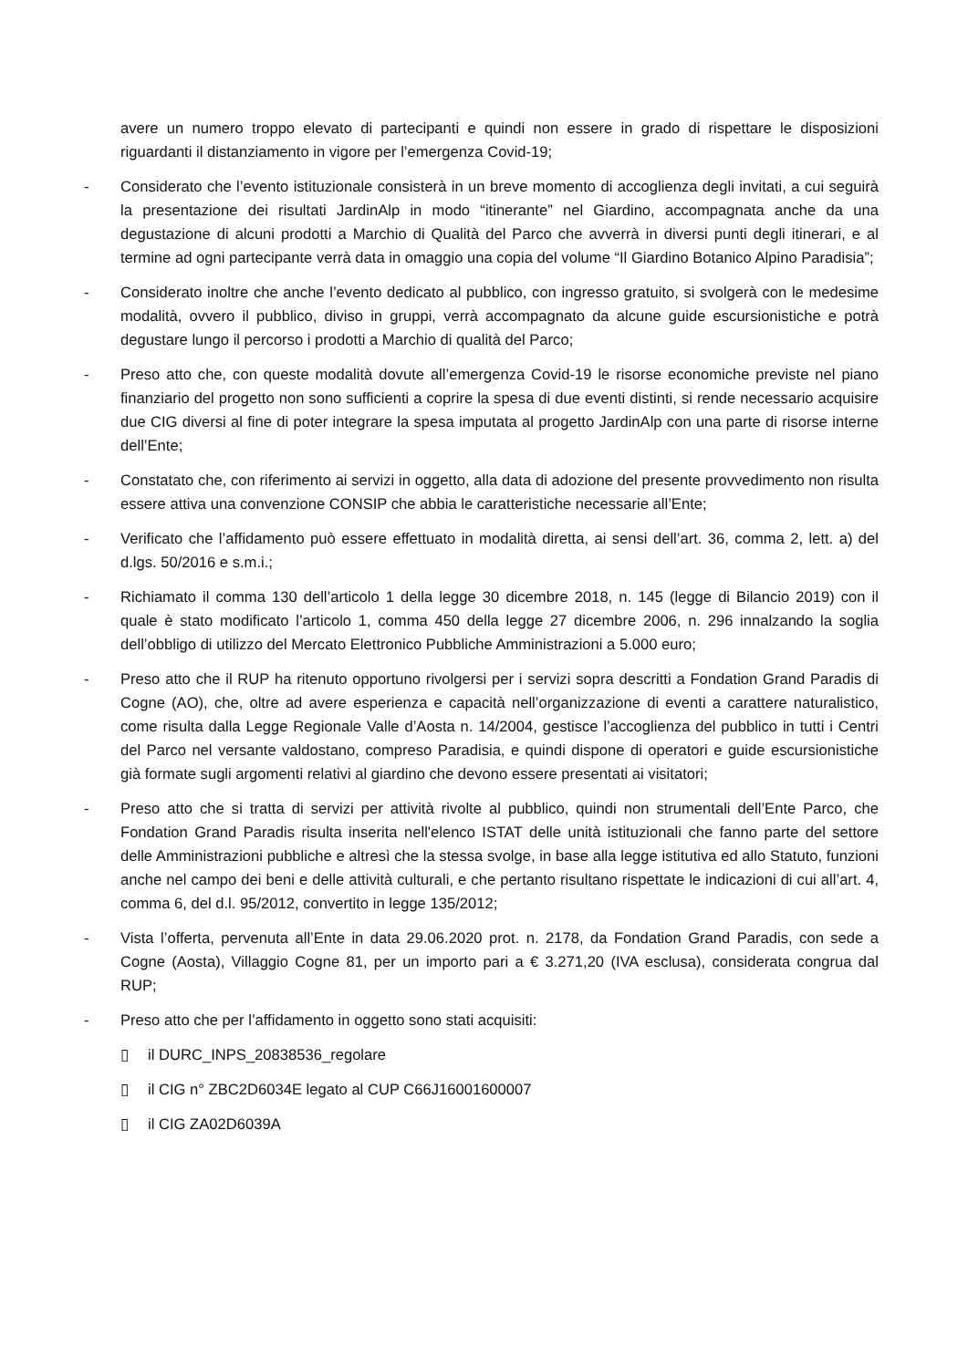avere un numero troppo elevato di partecipanti e quindi non essere in grado di rispettare le disposizioni riguardanti il distanziamento in vigore per l’emergenza Covid-19;
- Considerato che l’evento istituzionale consisterà in un breve momento di accoglienza degli invitati, a cui seguirà la presentazione dei risultati JardinAlp in modo “itinerante” nel Giardino, accompagnata anche da una degustazione di alcuni prodotti a Marchio di Qualità del Parco che avverrà in diversi punti degli itinerari, e al termine ad ogni partecipante verrà data in omaggio una copia del volume “Il Giardino Botanico Alpino Paradisia”;
- Considerato inoltre che anche l’evento dedicato al pubblico, con ingresso gratuito, si svolgerà con le medesime modalità, ovvero il pubblico, diviso in gruppi, verrà accompagnato da alcune guide escursionistiche e potrà degustare lungo il percorso i prodotti a Marchio di qualità del Parco;
- Preso atto che, con queste modalità dovute all’emergenza Covid-19 le risorse economiche previste nel piano finanziario del progetto non sono sufficienti a coprire la spesa di due eventi distinti, si rende necessario acquisire due CIG diversi al fine di poter integrare la spesa imputata al progetto JardinAlp con una parte di risorse interne dell’Ente;
- Constatato che, con riferimento ai servizi in oggetto, alla data di adozione del presente provvedimento non risulta essere attiva una convenzione CONSIP che abbia le caratteristiche necessarie all’Ente;
- Verificato che l’affidamento può essere effettuato in modalità diretta, ai sensi dell’art. 36, comma 2, lett. a) del d.lgs. 50/2016 e s.m.i.;
- Richiamato il comma 130 dell’articolo 1 della legge 30 dicembre 2018, n. 145 (legge di Bilancio 2019) con il quale è stato modificato l’articolo 1, comma 450 della legge 27 dicembre 2006, n. 296 innalzando la soglia dell’obbligo di utilizzo del Mercato Elettronico Pubbliche Amministrazioni a 5.000 euro;
- Preso atto che il RUP ha ritenuto opportuno rivolgersi per i servizi sopra descritti a Fondation Grand Paradis di Cogne (AO), che, oltre ad avere esperienza e capacità nell’organizzazione di eventi a carattere naturalistico, come risulta dalla Legge Regionale Valle d’Aosta n. 14/2004, gestisce l’accoglienza del pubblico in tutti i Centri del Parco nel versante valdostano, compreso Paradisia, e quindi dispone di operatori e guide escursionistiche già formate sugli argomenti relativi al giardino che devono essere presentati ai visitatori;
- Preso atto che si tratta di servizi per attività rivolte al pubblico, quindi non strumentali dell’Ente Parco, che Fondation Grand Paradis risulta inserita nell'elenco ISTAT delle unità istituzionali che fanno parte del settore delle Amministrazioni pubbliche e altresì che la stessa svolge, in base alla legge istitutiva ed allo Statuto, funzioni anche nel campo dei beni e delle attività culturali, e che pertanto risultano rispettate le indicazioni di cui all’art. 4, comma 6, del d.l. 95/2012, convertito in legge 135/2012;
- Vista l’offerta, pervenuta all’Ente in data 29.06.2020 prot. n. 2178, da Fondation Grand Paradis, con sede a Cogne (Aosta), Villaggio Cogne 81, per un importo pari a € 3.271,20 (IVA esclusa), considerata congrua dal RUP;
- Preso atto che per l’affidamento in oggetto sono stati acquisiti:
▯ il DURC_INPS_20838536_regolare
▯ il CIG n° ZBC2D6034E legato al CUP C66J16001600007
▯ il CIG ZA02D6039A